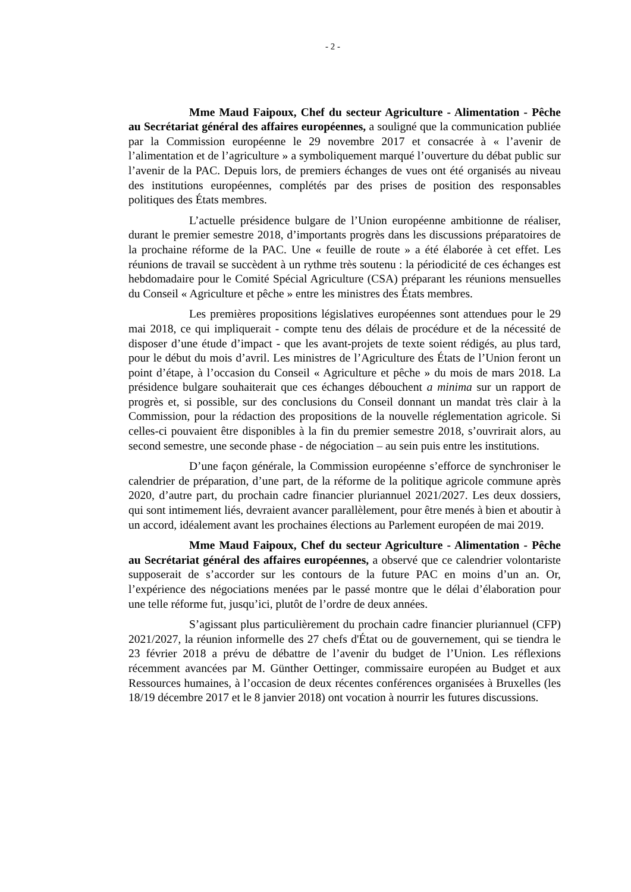- 2 -
Mme Maud Faipoux, Chef du secteur Agriculture - Alimentation - Pêche au Secrétariat général des affaires européennes, a souligné que la communication publiée par la Commission européenne le 29 novembre 2017 et consacrée à « l’avenir de l’alimentation et de l’agriculture » a symboliquement marqué l’ouverture du débat public sur l’avenir de la PAC. Depuis lors, de premiers échanges de vues ont été organisés au niveau des institutions européennes, complétés par des prises de position des responsables politiques des États membres.
L’actuelle présidence bulgare de l’Union européenne ambitionne de réaliser, durant le premier semestre 2018, d’importants progrès dans les discussions préparatoires de la prochaine réforme de la PAC. Une « feuille de route » a été élaborée à cet effet. Les réunions de travail se succèdent à un rythme très soutenu : la périodicité de ces échanges est hebdomadaire pour le Comité Spécial Agriculture (CSA) préparant les réunions mensuelles du Conseil « Agriculture et pêche » entre les ministres des États membres.
Les premières propositions législatives européennes sont attendues pour le 29 mai 2018, ce qui impliquerait - compte tenu des délais de procédure et de la nécessité de disposer d’une étude d’impact - que les avant-projets de texte soient rédigés, au plus tard, pour le début du mois d’avril. Les ministres de l’Agriculture des États de l’Union feront un point d’étape, à l’occasion du Conseil « Agriculture et pêche » du mois de mars 2018. La présidence bulgare souhaiterait que ces échanges débouchent a minima sur un rapport de progrès et, si possible, sur des conclusions du Conseil donnant un mandat très clair à la Commission, pour la rédaction des propositions de la nouvelle réglementation agricole. Si celles-ci pouvaient être disponibles à la fin du premier semestre 2018, s’ouvrirait alors, au second semestre, une seconde phase - de négociation – au sein puis entre les institutions.
D’une façon générale, la Commission européenne s’efforce de synchroniser le calendrier de préparation, d’une part, de la réforme de la politique agricole commune après 2020, d’autre part, du prochain cadre financier pluriannuel 2021/2027. Les deux dossiers, qui sont intimement liés, devraient avancer parallèlement, pour être menés à bien et aboutir à un accord, idéalement avant les prochaines élections au Parlement européen de mai 2019.
Mme Maud Faipoux, Chef du secteur Agriculture - Alimentation - Pêche au Secrétariat général des affaires européennes, a observé que ce calendrier volontariste supposerait de s’accorder sur les contours de la future PAC en moins d’un an. Or, l’expérience des négociations menées par le passé montre que le délai d’élaboration pour une telle réforme fut, jusqu’ici, plutôt de l’ordre de deux années.
S’agissant plus particulièrement du prochain cadre financier pluriannuel (CFP) 2021/2027, la réunion informelle des 27 chefs d'État ou de gouvernement, qui se tiendra le 23 février 2018 a prévu de débattre de l’avenir du budget de l’Union. Les réflexions récemment avancées par M. Günther Oettinger, commissaire européen au Budget et aux Ressources humaines, à l’occasion de deux récentes conférences organisées à Bruxelles (les 18/19 décembre 2017 et le 8 janvier 2018) ont vocation à nourrir les futures discussions.